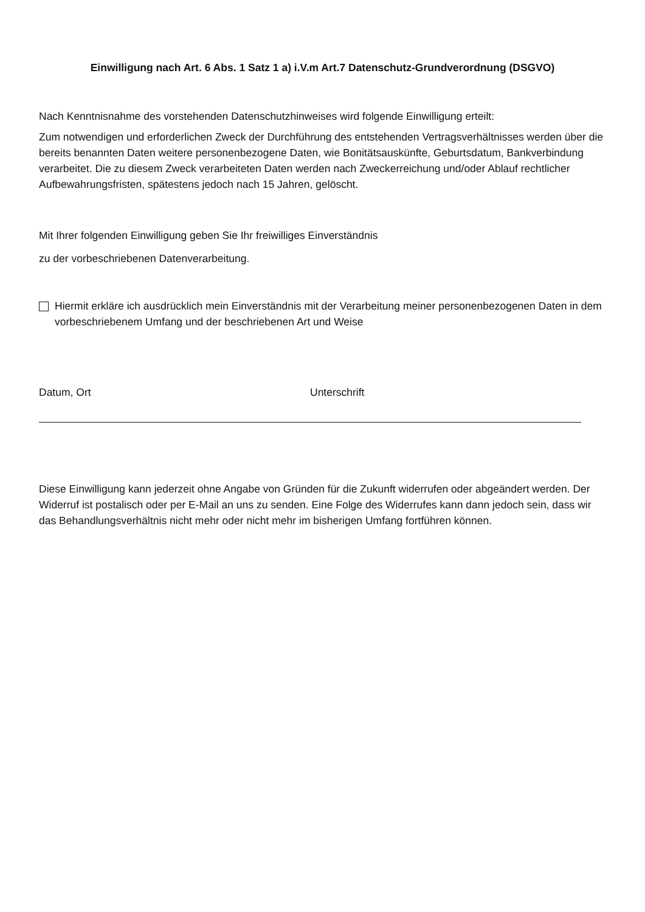Einwilligung nach Art. 6 Abs. 1 Satz 1 a) i.V.m Art.7 Datenschutz-Grundverordnung (DSGVO)
Nach Kenntnisnahme des vorstehenden Datenschutzhinweises wird folgende Einwilligung erteilt:
Zum notwendigen und erforderlichen Zweck der Durchführung des entstehenden Vertragsverhältnisses werden über die bereits benannten Daten weitere personenbezogene Daten, wie Bonitätsauskünfte, Geburtsdatum, Bankverbindung verarbeitet. Die zu diesem Zweck verarbeiteten Daten werden nach Zweckerreichung und/oder Ablauf rechtlicher Aufbewahrungsfristen, spätestens jedoch nach 15 Jahren, gelöscht.
Mit Ihrer folgenden Einwilligung geben Sie Ihr freiwilliges Einverständnis
zu der vorbeschriebenen Datenverarbeitung.
Hiermit erkläre ich ausdrücklich mein Einverständnis mit der Verarbeitung meiner personenbezogenen Daten in dem vorbeschriebenem Umfang und der beschriebenen Art und Weise
Datum, Ort Unterschrift
Diese Einwilligung kann jederzeit ohne Angabe von Gründen für die Zukunft widerrufen oder abgeändert werden. Der Widerruf ist postalisch oder per E-Mail an uns zu senden. Eine Folge des Widerrufes kann dann jedoch sein, dass wir das Behandlungsverhältnis nicht mehr oder nicht mehr im bisherigen Umfang fortführen können.